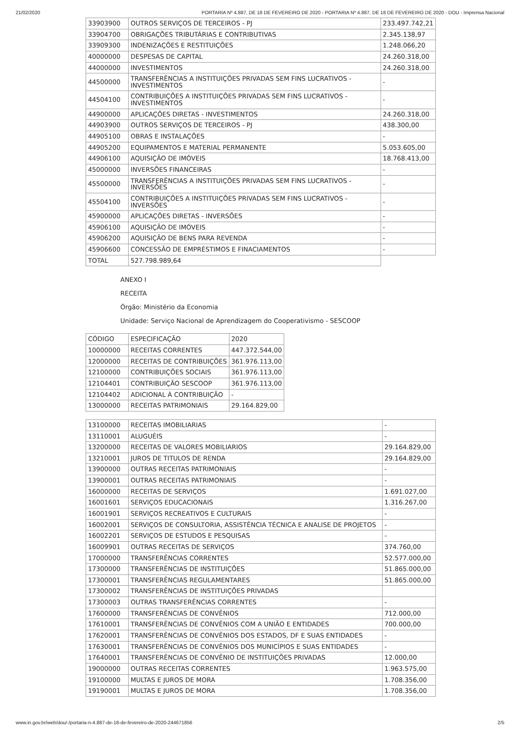21/02/2020 PORTARIA Nº 4.887, DE 18 DE FEVEREIRO DE 2020 - PORTARIA Nº 4.887, DE 18 DE FEVEREIRO DE 2020 - DOU - Imprensa Nacional
| 33903900 | OUTROS SERVIÇOS DE TERCEIROS - PJ | 233.497.742,21 |
| 33904700 | OBRIGAÇÕES TRIBUTÁRIAS E CONTRIBUTIVAS | 2.345.138,97 |
| 33909300 | INDENIZAÇÕES E RESTITUIÇÕES | 1.248.066,20 |
| 40000000 | DESPESAS DE CAPITAL | 24.260.318,00 |
| 44000000 | INVESTIMENTOS | 24.260.318,00 |
| 44500000 | TRANSFERÊNCIAS A INSTITUIÇÕES PRIVADAS SEM FINS LUCRATIVOS - INVESTIMENTOS | - |
| 44504100 | CONTRIBUIÇÕES A INSTITUIÇÕES PRIVADAS SEM FINS LUCRATIVOS - INVESTIMENTOS | - |
| 44900000 | APLICAÇÕES DIRETAS - INVESTIMENTOS | 24.260.318,00 |
| 44903900 | OUTROS SERVIÇOS DE TERCEIROS - PJ | 438.300,00 |
| 44905100 | OBRAS E INSTALAÇÕES | - |
| 44905200 | EQUIPAMENTOS E MATERIAL PERMANENTE | 5.053.605,00 |
| 44906100 | AQUISIÇÃO DE IMÓVEIS | 18.768.413,00 |
| 45000000 | INVERSÕES FINANCEIRAS | - |
| 45500000 | TRANSFERÊNCIAS A INSTITUIÇÕES PRIVADAS SEM FINS LUCRATIVOS - INVERSÕES | - |
| 45504100 | CONTRIBUIÇÕES A INSTITUIÇÕES PRIVADAS SEM FINS LUCRATIVOS - INVERSÕES | - |
| 45900000 | APLICAÇÕES DIRETAS - INVERSÕES | - |
| 45906100 | AQUISIÇÃO DE IMÓVEIS | - |
| 45906200 | AQUISIÇÃO DE BENS PARA REVENDA | - |
| 45906600 | CONCESSÃO DE EMPRÉSTIMOS E FINACIAMENTOS | - |
| TOTAL | 527.798.989,64 | |
ANEXO I
RECEITA
Órgão: Ministério da Economia
Unidade: Serviço Nacional de Aprendizagem do Cooperativismo - SESCOOP
| CÓDIGO | ESPECIFICAÇÃO | 2020 |
| --- | --- | --- |
| 10000000 | RECEITAS CORRENTES | 447.372.544,00 |
| 12000000 | RECEITAS DE CONTRIBUIÇÕES | 361.976.113,00 |
| 12100000 | CONTRIBUIÇÕES SOCIAIS | 361.976.113,00 |
| 12104401 | CONTRIBUIÇÃO SESCOOP | 361.976.113,00 |
| 12104402 | ADICIONAL À CONTRIBUIÇÃO | - |
| 13000000 | RECEITAS PATRIMONIAIS | 29.164.829,00 |
| 13100000 | RECEITAS IMOBILIARIAS | - |
| 13110001 | ALUGUÉIS | - |
| 13200000 | RECEITAS DE VALORES MOBILIARIOS | 29.164.829,00 |
| 13210001 | JUROS DE TITULOS DE RENDA | 29.164.829,00 |
| 13900000 | OUTRAS RECEITAS PATRIMONIAIS | - |
| 13900001 | OUTRAS RECEITAS PATRIMONIAIS | - |
| 16000000 | RECEITAS DE SERVIÇOS | 1.691.027,00 |
| 16001601 | SERVIÇOS EDUCACIONAIS | 1.316.267,00 |
| 16001901 | SERVIÇOS RECREATIVOS E CULTURAIS | - |
| 16002001 | SERVIÇOS DE CONSULTORIA, ASSISTÊNCIA TÉCNICA E ANALISE DE PROJETOS | - |
| 16002201 | SERVIÇOS DE ESTUDOS E PESQUISAS | - |
| 16009901 | OUTRAS RECEITAS DE SERVIÇOS | 374.760,00 |
| 17000000 | TRANSFERÊNCIAS CORRENTES | 52.577.000,00 |
| 17300000 | TRANSFERÊNCIAS DE INSTITUIÇÕES | 51.865.000,00 |
| 17300001 | TRANSFERÊNCIAS REGULAMENTARES | 51.865.000,00 |
| 17300002 | TRANSFERÊNCIAS DE INSTITUIÇÕES PRIVADAS | |
| 17300003 | OUTRAS TRANSFERÊNCIAS CORRENTES | - |
| 17600000 | TRANSFERÊNCIAS DE CONVÊNIOS | 712.000,00 |
| 17610001 | TRANSFERÊNCIAS DE CONVÊNIOS COM A UNIÃO E ENTIDADES | 700.000,00 |
| 17620001 | TRANSFERÊNCIAS DE CONVÊNIOS DOS ESTADOS, DF E SUAS ENTIDADES | - |
| 17630001 | TRANSFERÊNCIAS DE CONVÊNIOS DOS MUNICÍPIOS E SUAS ENTIDADES | - |
| 17640001 | TRANSFERÊNCIAS DE CONVÊNIO DE INSTITUIÇÕES PRIVADAS | 12.000,00 |
| 19000000 | OUTRAS RECEITAS CORRENTES | 1.963.575,00 |
| 19100000 | MULTAS E JUROS DE MORA | 1.708.356,00 |
| 19190001 | MULTAS E JUROS DE MORA | 1.708.356,00 |
www.in.gov.br/web/dou/-/portaria-n-4.887-de-18-de-fevereiro-de-2020-244671856 2/5